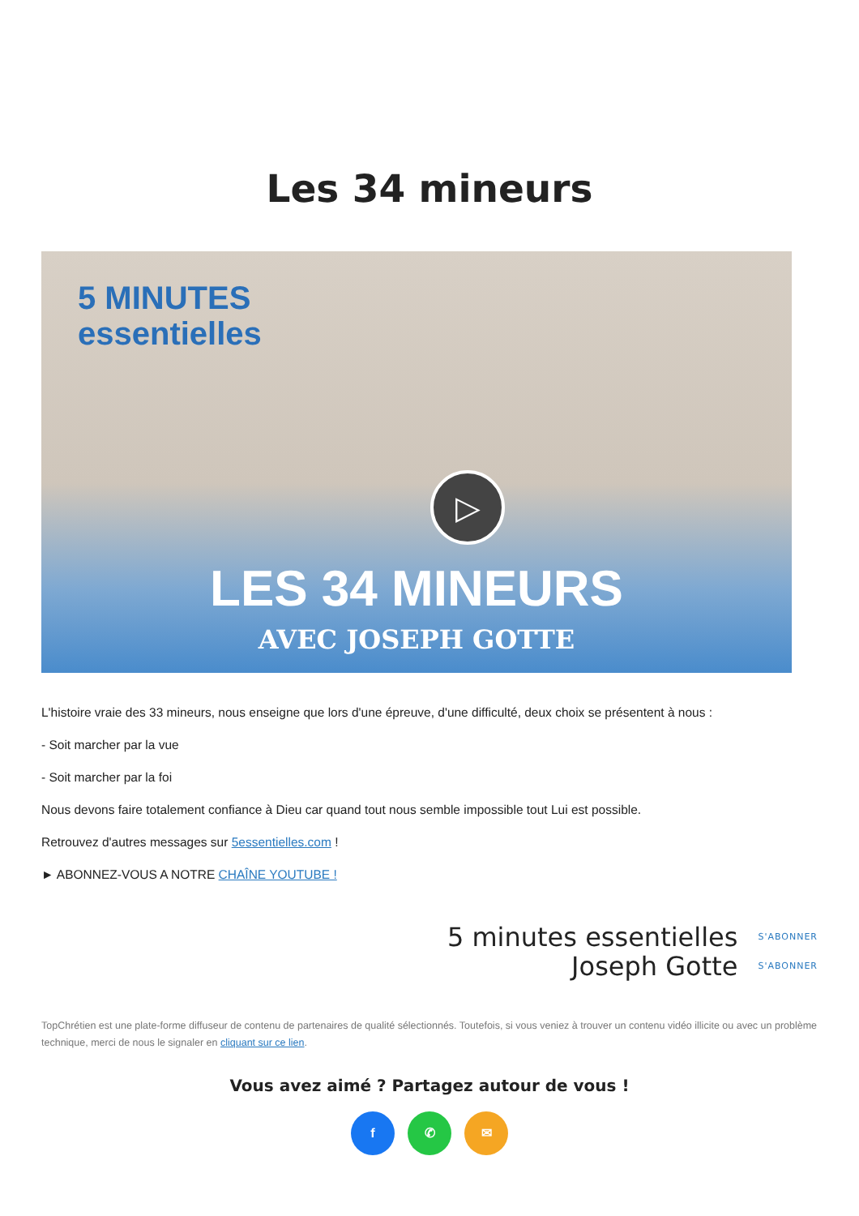Les 34 mineurs
5 MINUTES
essentielles
▷
LES 34 MINEURS
AVEC JOSEPH GOTTE
L'histoire vraie des 33 mineurs, nous enseigne que lors d'une épreuve, d'une difficulté, deux choix se présentent à nous :
- Soit marcher par la vue
- Soit marcher par la foi
Nous devons faire totalement confiance à Dieu car quand tout nous semble impossible tout Lui est possible.
Retrouvez d'autres messages sur 5essentielles.com !
► ABONNEZ-VOUS A NOTRE CHAÎNE YOUTUBE !
5 minutes essentielles
Joseph Gotte
S'ABONNER
S'ABONNER
TopChrétien est une plate-forme diffuseur de contenu de partenaires de qualité sélectionnés. Toutefois, si vous veniez à trouver un contenu vidéo illicite ou avec un problème technique, merci de nous le signaler en cliquant sur ce lien.
Vous avez aimé ? Partagez autour de vous !
f ✆ ✉